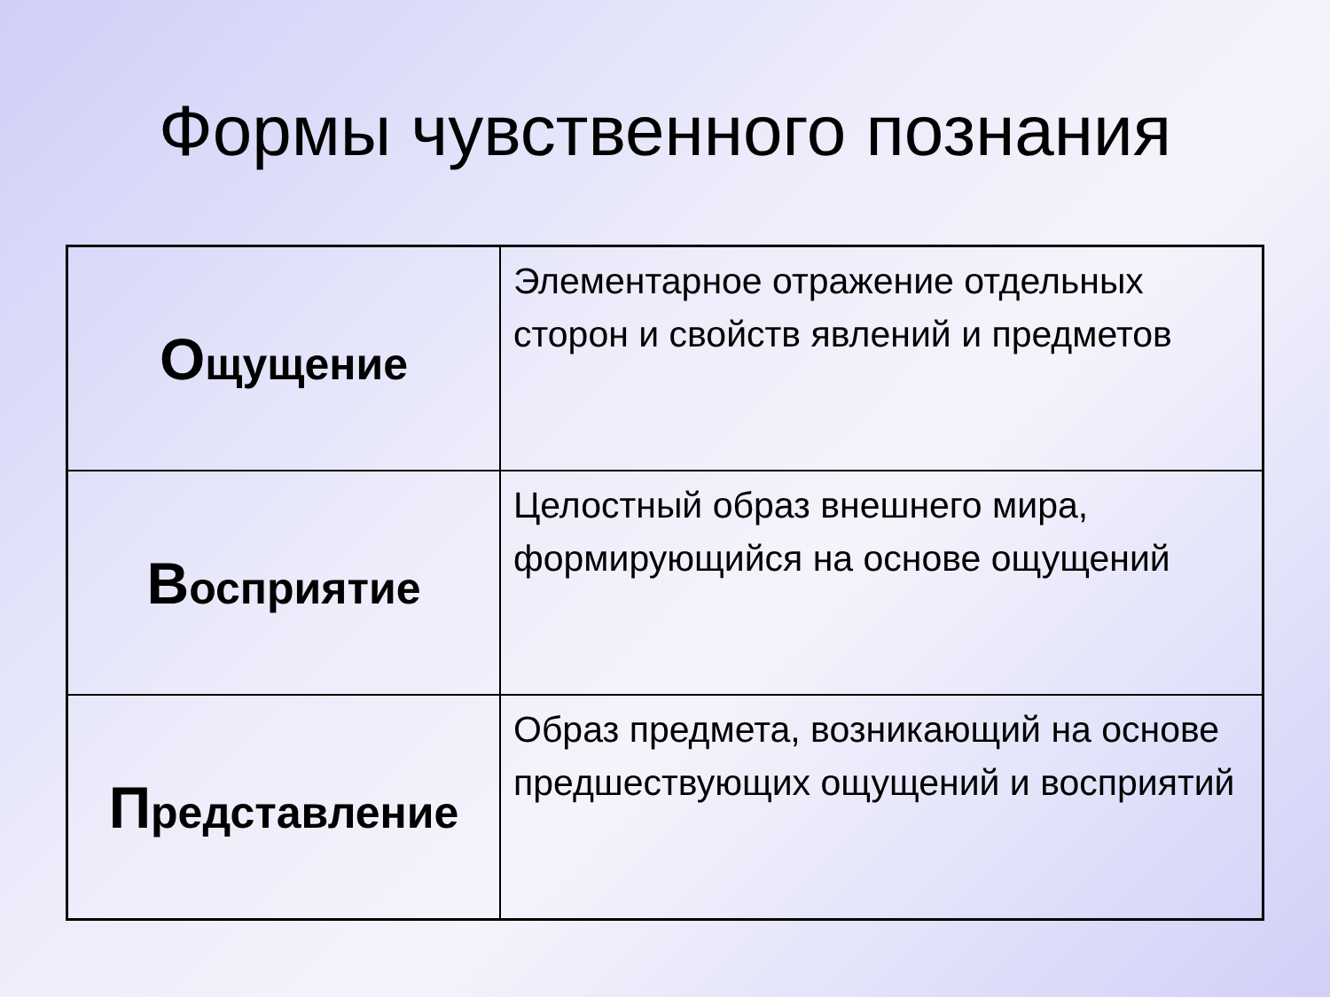Формы чувственного познания
| О щущение | Элементарное отражение отдельных сторон и свойств явлений и предметов |
| В осприятие | Целостный образ внешнего мира, формирующийся на основе ощущений |
| П редставление | Образ предмета, возникающий на основе предшествующих ощущений и восприятий |